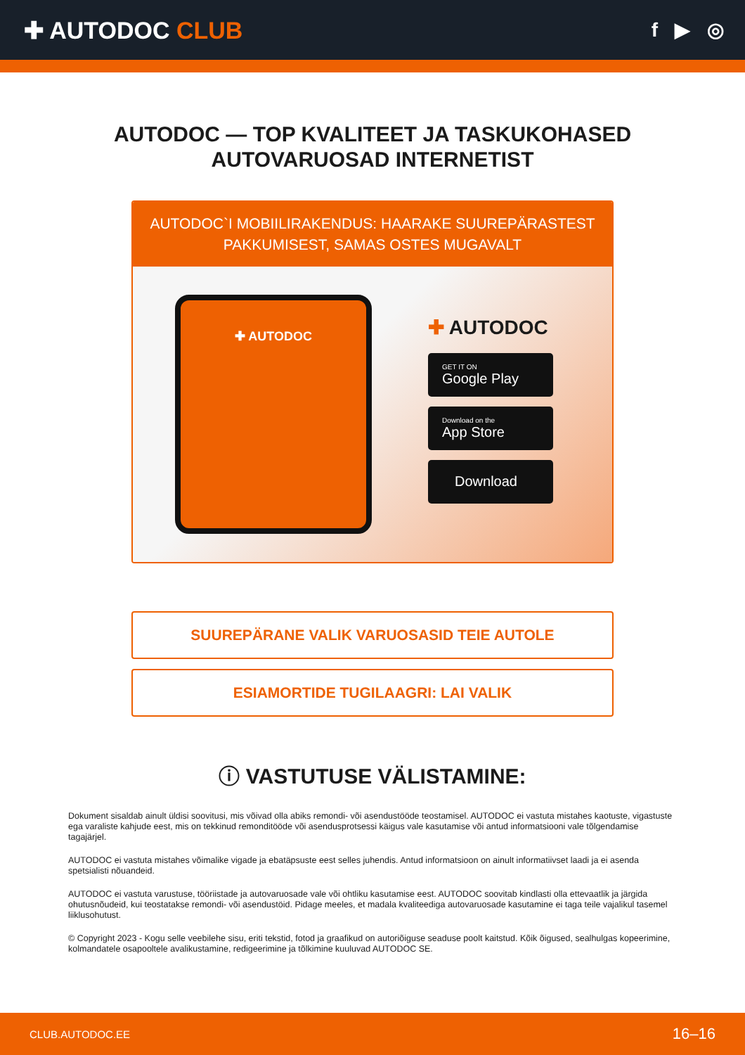✚ AUTODOC CLUB
f ▶ ◎
AUTODOC — TOP KVALITEET JA TASKUKOHASED
AUTOVARUOSAD INTERNETIST
AUTODOC`I MOBIILIRAKENDUS: HAARAKE SUUREPÄRASTEST PAKKUMISEST, SAMAS OSTES MUGAVALT
✚ AUTODOC
✚ AUTODOC
GET IT ON
Google Play
Download on the
App Store
Download
SUUREPÄRANE VALIK VARUOSASID TEIE AUTOLE
ESIAMORTIDE TUGILAAGRI: LAI VALIK
ⓘ VASTUTUSE VÄLISTAMINE:
Dokument sisaldab ainult üldisi soovitusi, mis võivad olla abiks remondi- või asendustööde teostamisel. AUTODOC ei vastuta mistahes kaotuste, vigastuste ega varaliste kahjude eest, mis on tekkinud remonditööde või asendusprotsessi käigus vale kasutamise või antud informatsiooni vale tõlgendamise tagajärjel.
AUTODOC ei vastuta mistahes võimalike vigade ja ebatäpsuste eest selles juhendis. Antud informatsioon on ainult informatiivset laadi ja ei asenda spetsialisti nõuandeid.
AUTODOC ei vastuta varustuse, tööriistade ja autovaruosade vale või ohtliku kasutamise eest. AUTODOC soovitab kindlasti olla ettevaatlik ja järgida ohutusnõudeid, kui teostatakse remondi- või asendustöid. Pidage meeles, et madala kvaliteediga autovaruosade kasutamine ei taga teile vajalikul tasemel liiklusohutust.
© Copyright 2023 - Kogu selle veebilehe sisu, eriti tekstid, fotod ja graafikud on autoriõiguse seaduse poolt kaitstud. Kõik õigused, sealhulgas kopeerimine, kolmandatele osapooltele avalikustamine, redigeerimine ja tõlkimine kuuluvad AUTODOC SE.
CLUB.AUTODOC.EE 16–16